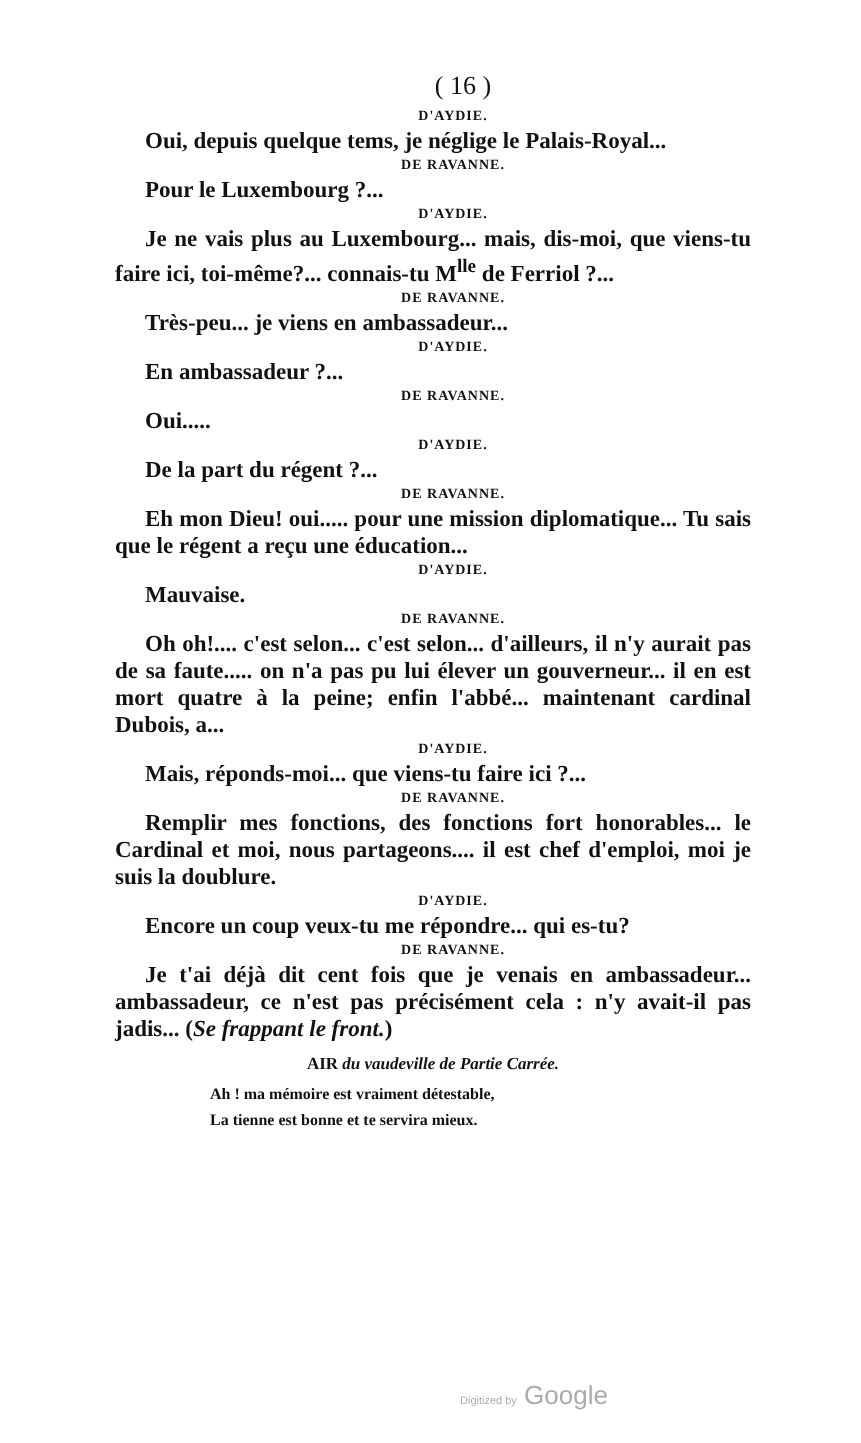( 16 )
D'AYDIE.
Oui, depuis quelque tems, je néglige le Palais-Royal...
DE RAVANNE.
Pour le Luxembourg ?...
D'AYDIE.
Je ne vais plus au Luxembourg... mais, dis-moi, que viens-tu faire ici, toi-même?... connais-tu M<sup>lle</sup> de Ferriol ?...
DE RAVANNE.
Très-peu... je viens en ambassadeur...
D'AYDIE.
En ambassadeur ?...
DE RAVANNE.
Oui.....
D'AYDIE.
De la part du régent ?...
DE RAVANNE.
Eh mon Dieu! oui..... pour une mission diplomatique... Tu sais que le régent a reçu une éducation...
D'AYDIE.
Mauvaise.
DE RAVANNE.
Oh oh!.... c'est selon... c'est selon... d'ailleurs, il n'y aurait pas de sa faute..... on n'a pas pu lui élever un gouverneur... il en est mort quatre à la peine; enfin l'abbé... maintenant cardinal Dubois, a...
D'AYDIE.
Mais, réponds-moi... que viens-tu faire ici ?...
DE RAVANNE.
Remplir mes fonctions, des fonctions fort honorables... le Cardinal et moi, nous partageons.... il est chef d'emploi, moi je suis la doublure.
D'AYDIE.
Encore un coup veux-tu me répondre... qui es-tu?
DE RAVANNE.
Je t'ai déjà dit cent fois que je venais en ambassadeur... ambassadeur, ce n'est pas précisément cela : n'y avait-il pas jadis... (Se frappant le front.)
AIR du vaudeville de Partie Carrée.
Ah ! ma mémoire est vraiment détestable,
La tienne est bonne et te servira mieux.
Digitized by Google